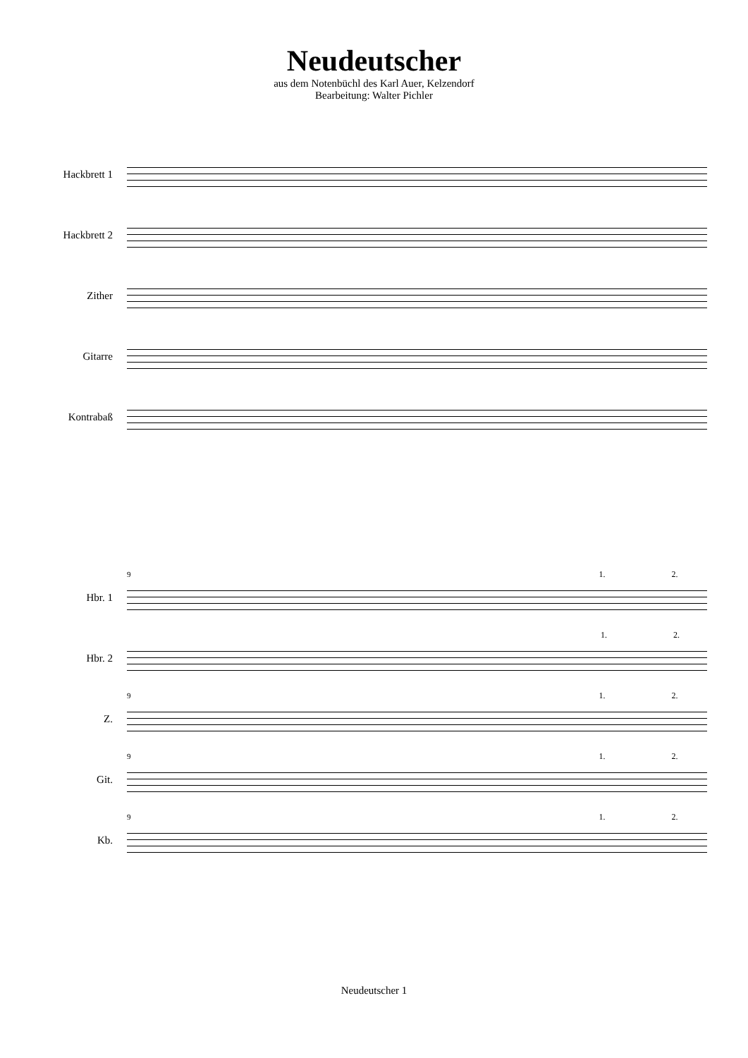Neudeutscher
aus dem Notenbüchl des Karl Auer, Kelzendorf
Bearbeitung: Walter Pichler
Hackbrett 1
Hackbrett 2
Zither
Gitarre
Kontrabaß
Hbr. 1
Hbr. 2
Z.
Git.
Kb.
9 1. 2.
1. 2.
9 1. 2.
9 1. 2.
9 1. 2.
Neudeutscher 1